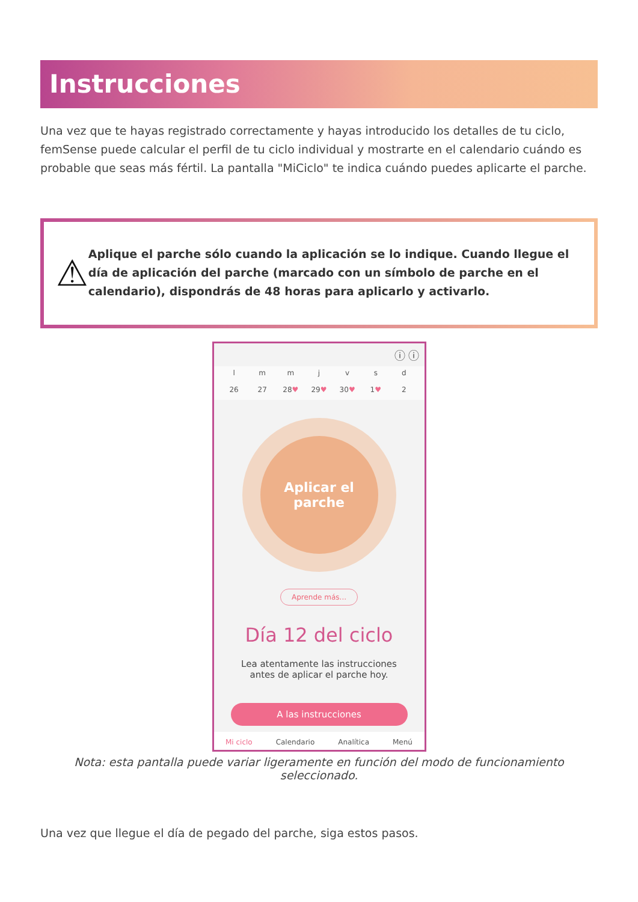Instrucciones
Una vez que te hayas registrado correctamente y hayas introducido los detalles de tu ciclo, femSense puede calcular el perfil de tu ciclo individual y mostrarte en el calendario cuándo es probable que seas más fértil. La pantalla "MiCiclo" te indica cuándo puedes aplicarte el parche.
⚠
Aplique el parche sólo cuando la aplicación se lo indique. Cuando llegue el día de aplicación del parche (marcado con un símbolo de parche en el calendario), dispondrás de 48 horas para aplicarlo y activarlo.
ⓘ ⓘ
l
26
m
27
m
28♥
j
29♥
v
30♥
s
1♥
d
2
Aplicar el
parche
Aprende más...
Día 12 del ciclo
Lea atentamente las instrucciones
antes de aplicar el parche hoy.
A las instrucciones
Mi ciclo Calendario Analítica Menú
Nota: esta pantalla puede variar ligeramente en función del modo de funcionamiento seleccionado.
Una vez que llegue el día de pegado del parche, siga estos pasos.